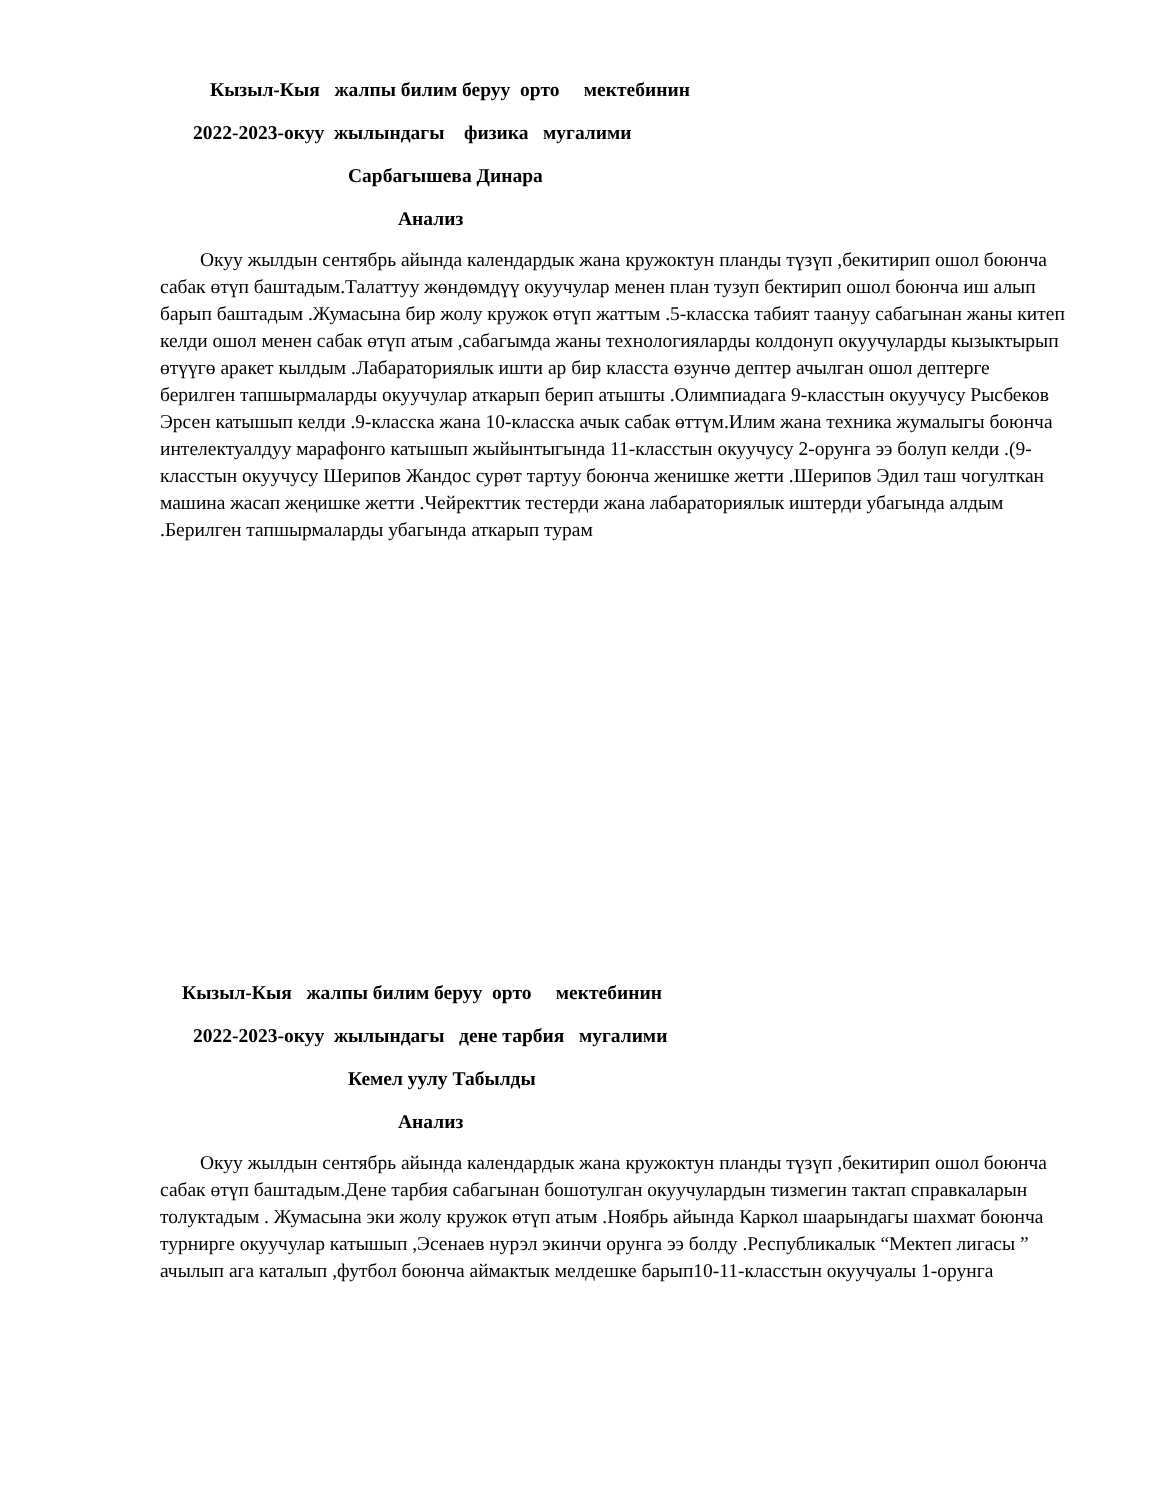Кызыл-Кыя жалпы билим беруу орто мектебинин
2022-2023-окуу жылындагы физика мугалими
Сарбагышева Динара
Анализ
Окуу жылдын сентябрь айында календардык жана кружоктун планды түзүп ,бекитирип ошол боюнча сабак өтүп баштадым.Талаттуу жөндөмдүү окуучулар менен план тузуп бектирип ошол боюнча иш алып барып баштадым .Жумасына бир жолу кружок өтүп жаттым .5-класска табият таануу сабагынан жаны китеп келди ошол менен сабак өтүп атым ,сабагымда жаны технологияларды колдонуп окуучуларды кызыктырып өтүүгө аракет кылдым .Лабараториялык ишти ар бир класста өзунчө дептер ачылган ошол дептерге берилген тапшырмаларды окуучулар аткарып берип атышты .Олимпиадага 9-класстын окуучусу Рысбеков Эрсен катышып келди .9-класска жана 10-класска ачык сабак өттүм.Илим жана техника жумалыгы боюнча интелектуалдуу марафонго катышып жыйынтыгында 11-класстын окуучусу 2-орунга ээ болуп келди .(9-класстын окуучусу Шерипов Жандос сурөт тартуу боюнча женишке жетти .Шерипов Эдил таш чогулткан машина жасап жеңишке жетти .Чейректтик тестерди жана лабараториялык иштерди убагында алдым .Берилген тапшырмаларды убагында аткарып турам
Кызыл-Кыя жалпы билим беруу орто мектебинин
2022-2023-окуу жылындагы дене тарбия мугалими
Кемел уулу Табылды
Анализ
Окуу жылдын сентябрь айында календардык жана кружоктун планды түзүп ,бекитирип ошол боюнча сабак өтүп баштадым.Дене тарбия сабагынан бошотулган окуучулардын тизмегин тактап справкаларын толуктадым . Жумасына эки жолу кружок өтүп атым .Ноябрь айында Каркол шаарындагы шахмат боюнча турнирге окуучулар катышып ,Эсенаев нурэл экинчи орунга ээ болду .Республикалык “Мектеп лигасы ” ачылып ага каталып ,футбол боюнча аймактык мелдешке барып10-11-класстын окуучуалы 1-орунга